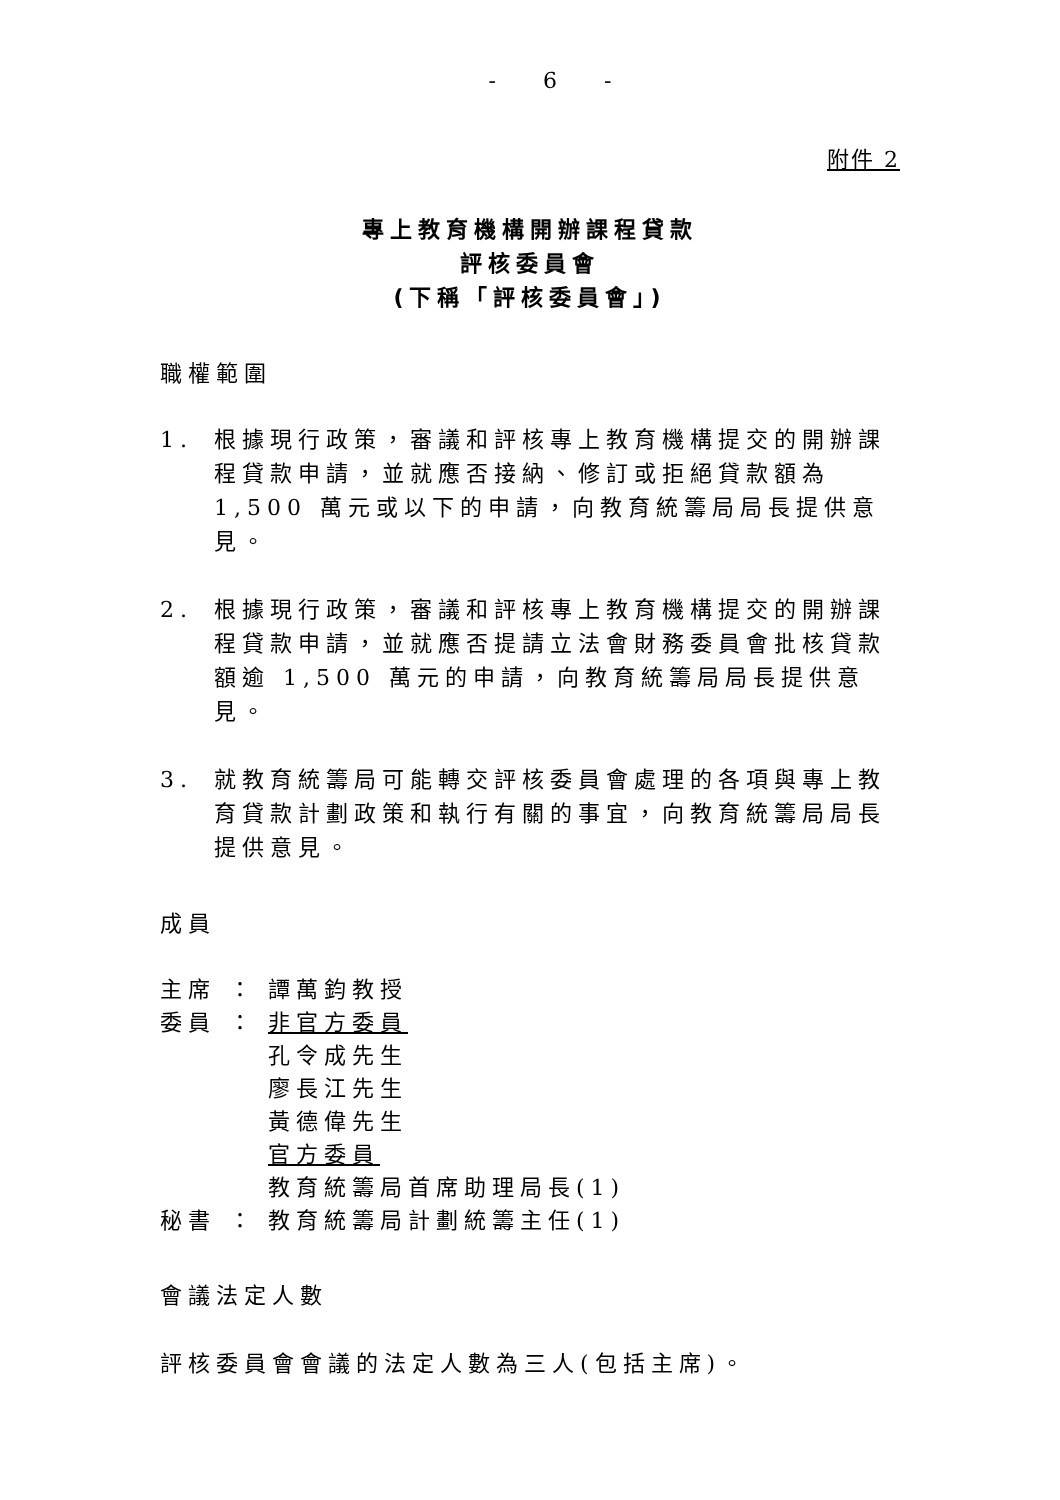- 6 -
附件 2
專上教育機構開辦課程貸款
評核委員會
(下稱「評核委員會」)
職權範圍
1. 根據現行政策，審議和評核專上教育機構提交的開辦課程貸款申請，並就應否接納、修訂或拒絕貸款額為 1,500 萬元或以下的申請，向教育統籌局局長提供意見。
2. 根據現行政策，審議和評核專上教育機構提交的開辦課程貸款申請，並就應否提請立法會財務委員會批核貸款額逾 1,500 萬元的申請，向教育統籌局局長提供意見。
3. 就教育統籌局可能轉交評核委員會處理的各項與專上教育貸款計劃政策和執行有關的事宜，向教育統籌局局長提供意見。
成員
主席 ： 譚萬鈞教授
委員 ： 非官方委員
孔令成先生
廖長江先生
黃德偉先生
官方委員
教育統籌局首席助理局長(1)
秘書 ： 教育統籌局計劃統籌主任(1)
會議法定人數
評核委員會會議的法定人數為三人(包括主席)。